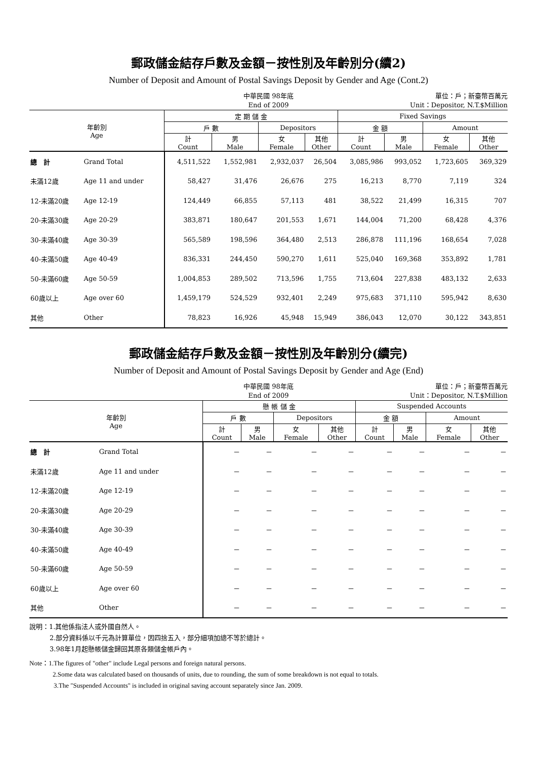郵政儲金結存戶數及金額－按性別及年齡別分(續2)
Number of Deposit and Amount of Postal Savings Deposit by Gender and Age (Cont.2)
中華民國 98年底
End of 2009
單位：戶；新臺幣百萬元
Unit：Depositor, N.T.$Million
| 年齡別 Age | | 定 期 儲 金 | | | | Fixed Savings | | | |
| --- | --- | --- | --- | --- | --- | --- | --- | --- | --- |
| | | 戶 數 | | Depositors | | 金 額 | | Amount | |
| | | 計 Count | 男 Male | 女 Female | 其他 Other | 計 Count | 男 Male | 女 Female | 其他 Other |
| 總 計 | Grand Total | 4,511,522 | 1,552,981 | 2,932,037 | 26,504 | 3,085,986 | 993,052 | 1,723,605 | 369,329 |
| 未滿12歲 | Age 11 and under | 58,427 | 31,476 | 26,676 | 275 | 16,213 | 8,770 | 7,119 | 324 |
| 12-未滿20歲 | Age 12-19 | 124,449 | 66,855 | 57,113 | 481 | 38,522 | 21,499 | 16,315 | 707 |
| 20-未滿30歲 | Age 20-29 | 383,871 | 180,647 | 201,553 | 1,671 | 144,004 | 71,200 | 68,428 | 4,376 |
| 30-未滿40歲 | Age 30-39 | 565,589 | 198,596 | 364,480 | 2,513 | 286,878 | 111,196 | 168,654 | 7,028 |
| 40-未滿50歲 | Age 40-49 | 836,331 | 244,450 | 590,270 | 1,611 | 525,040 | 169,368 | 353,892 | 1,781 |
| 50-未滿60歲 | Age 50-59 | 1,004,853 | 289,502 | 713,596 | 1,755 | 713,604 | 227,838 | 483,132 | 2,633 |
| 60歲以上 | Age over 60 | 1,459,179 | 524,529 | 932,401 | 2,249 | 975,683 | 371,110 | 595,942 | 8,630 |
| 其他 | Other | 78,823 | 16,926 | 45,948 | 15,949 | 386,043 | 12,070 | 30,122 | 343,851 |
郵政儲金結存戶數及金額－按性別及年齡別分(續完)
Number of Deposit and Amount of Postal Savings Deposit by Gender and Age (End)
中華民國 98年底
End of 2009
單位：戶；新臺幣百萬元
Unit：Depositor, N.T.$Million
| 年齡別 Age | | 懸 帳 儲 金 | | | | Suspended Accounts | | | |
| --- | --- | --- | --- | --- | --- | --- | --- | --- | --- |
| | | 戶 數 | | Depositors | | 金 額 | | Amount | |
| | | 計 Count | 男 Male | 女 Female | 其他 Other | 計 Count | 男 Male | 女 Female | 其他 Other |
| 總 計 | Grand Total | － | － | － | － | － | － | － | － |
| 未滿12歲 | Age 11 and under | － | － | － | － | － | － | － | － |
| 12-未滿20歲 | Age 12-19 | － | － | － | － | － | － | － | － |
| 20-未滿30歲 | Age 20-29 | － | － | － | － | － | － | － | － |
| 30-未滿40歲 | Age 30-39 | － | － | － | － | － | － | － | － |
| 40-未滿50歲 | Age 40-49 | － | － | － | － | － | － | － | － |
| 50-未滿60歲 | Age 50-59 | － | － | － | － | － | － | － | － |
| 60歲以上 | Age over 60 | － | － | － | － | － | － | － | － |
| 其他 | Other | － | － | － | － | － | － | － | － |
說明：1.其他係指法人或外國自然人。
2.部分資料係以千元為計算單位，因四捨五入，部分細項加總不等於總計。
3.98年1月起懸帳儲金歸回其原各類儲金帳戶內。
Note：1.The figures of "other" include Legal persons and foreign natural persons.
2.Some data was calculated based on thousands of units, due to rounding, the sum of some breakdown is not equal to totals.
3.The "Suspended Accounts" is included in original saving account separately since Jan. 2009.